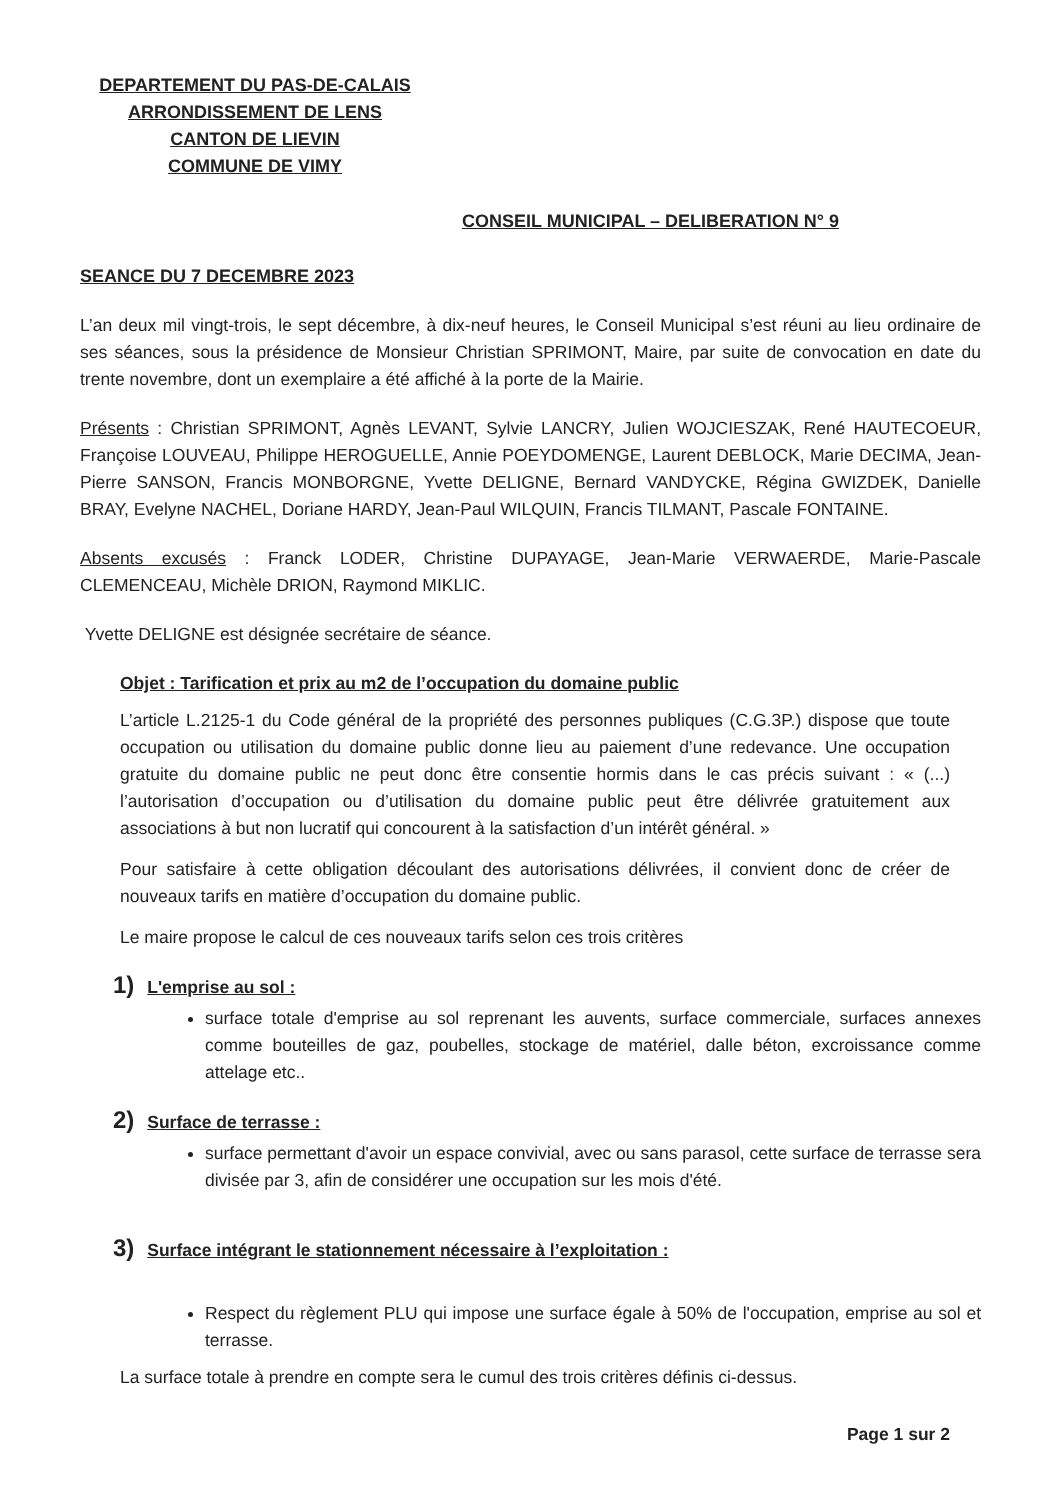DEPARTEMENT DU PAS-DE-CALAIS
ARRONDISSEMENT DE LENS
CANTON DE LIEVIN
COMMUNE DE VIMY
CONSEIL MUNICIPAL – DELIBERATION N° 9
SEANCE DU 7 DECEMBRE 2023
L’an deux mil vingt-trois, le sept décembre, à dix-neuf heures, le Conseil Municipal s’est réuni au lieu ordinaire de ses séances, sous la présidence de Monsieur Christian SPRIMONT, Maire, par suite de convocation en date du trente novembre, dont un exemplaire a été affiché à la porte de la Mairie.
Présents : Christian SPRIMONT, Agnès LEVANT, Sylvie LANCRY, Julien WOJCIESZAK, René HAUTECOEUR, Françoise LOUVEAU, Philippe HEROGUELLE, Annie POEYDOMENGE, Laurent DEBLOCK, Marie DECIMA, Jean-Pierre SANSON, Francis MONBORGNE, Yvette DELIGNE, Bernard VANDYCKE, Régina GWIZDEK, Danielle BRAY, Evelyne NACHEL, Doriane HARDY, Jean-Paul WILQUIN, Francis TILMANT, Pascale FONTAINE.
Absents excusés : Franck LODER, Christine DUPAYAGE, Jean-Marie VERWAERDE, Marie-Pascale CLEMENCEAU, Michèle DRION, Raymond MIKLIC.
Yvette DELIGNE est désignée secrétaire de séance.
Objet : Tarification et prix au m2 de l’occupation du domaine public
L’article L.2125-1 du Code général de la propriété des personnes publiques (C.G.3P.) dispose que toute occupation ou utilisation du domaine public donne lieu au paiement d’une redevance. Une occupation gratuite du domaine public ne peut donc être consentie hormis dans le cas précis suivant : « (...) l’autorisation d’occupation ou d’utilisation du domaine public peut être délivrée gratuitement aux associations à but non lucratif qui concourent à la satisfaction d’un intérêt général. »
Pour satisfaire à cette obligation découlant des autorisations délivrées, il convient donc de créer de nouveaux tarifs en matière d’occupation du domaine public.
Le maire propose le calcul de ces nouveaux tarifs selon ces trois critères
1) L'emprise au sol :
surface totale d'emprise au sol reprenant les auvents, surface commerciale, surfaces annexes comme bouteilles de gaz, poubelles, stockage de matériel, dalle béton, excroissance comme attelage etc..
2) Surface de terrasse :
surface permettant d'avoir un espace convivial, avec ou sans parasol, cette surface de terrasse sera divisée par 3, afin de considérer une occupation sur les mois d'été.
3) Surface intégrant le stationnement nécessaire à l’exploitation :
Respect du règlement PLU qui impose une surface égale à 50% de l'occupation, emprise au sol et terrasse.
La surface totale à prendre en compte sera le cumul des trois critères définis ci-dessus.
Page 1 sur 2